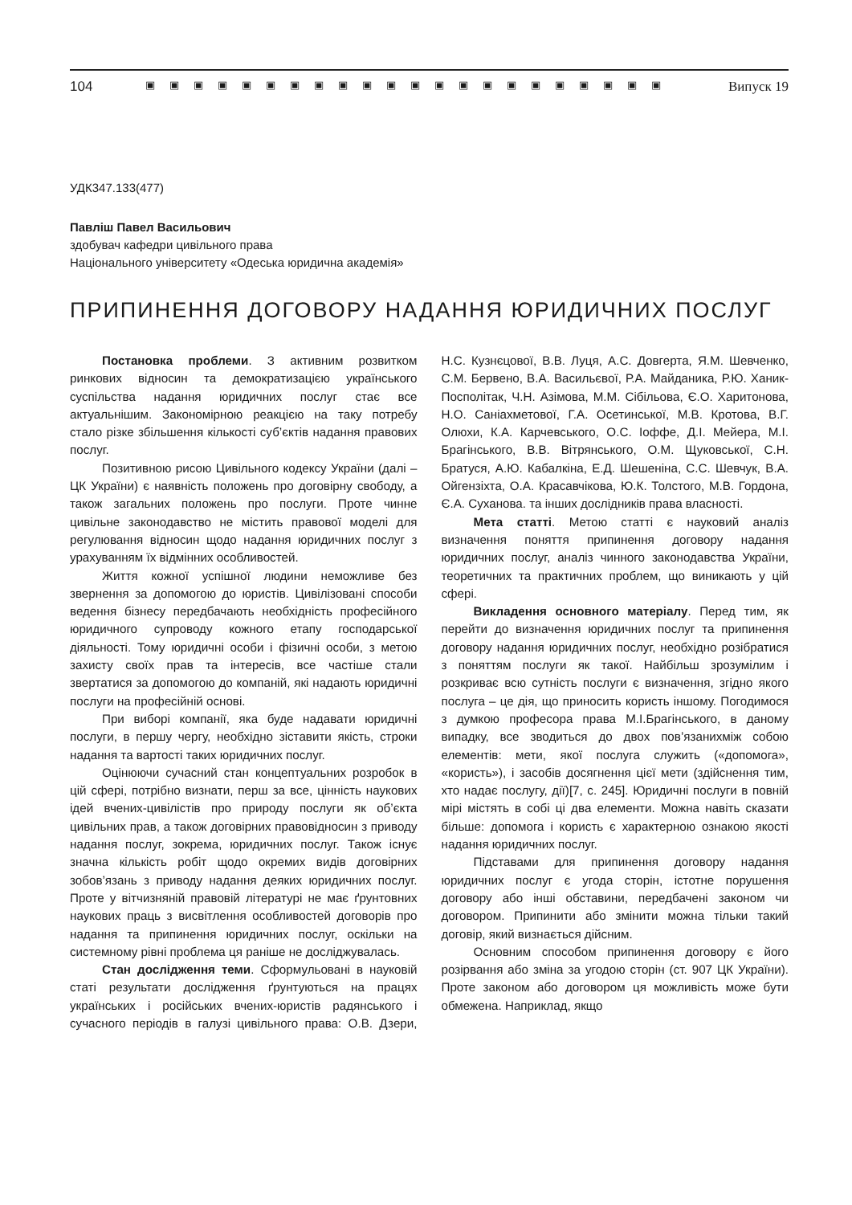104 ▣▣▣▣▣▣▣▣▣▣▣▣▣▣▣▣▣▣▣▣▣▣ Випуск 19
УДК347.133(477)
Павліш Павел Васильович
здобувач кафедри цивільного права
Національного університету «Одеська юридична академія»
ПРИПИНЕННЯ ДОГОВОРУ НАДАННЯ ЮРИДИЧНИХ ПОСЛУГ
Постановка проблеми. З активним розвитком ринкових відносин та демократизацією українського суспільства надання юридичних послуг стає все актуальнішим. Закономірною реакцією на таку потребу стало різке збільшення кількості суб’єктів надання правових послуг.
Позитивною рисою Цивільного кодексу України (далі –ЦК України) є наявність положень про договірну свободу, а також загальних положень про послуги. Проте чинне цивільне законодавство не містить правової моделі для регулювання відносин щодо надання юридичних послуг з урахуванням їх відмінних особливостей.
Життя кожної успішної людини неможливе без звернення за допомогою до юристів. Цивілізовані способи ведення бізнесу передбачають необхідність професійного юридичного супроводу кожного етапу господарської діяльності. Тому юридичні особи і фізичні особи, з метою захисту своїх прав та інтересів, все частіше стали звертатися за допомогою до компаній, які надають юридичні послуги на професійній основі.
При виборі компанії, яка буде надавати юридичні послуги, в першу чергу, необхідно зіставити якість, строки надання та вартості таких юридичних послуг.
Оцінюючи сучасний стан концептуальних розробок в цій сфері, потрібно визнати, перш за все, цінність наукових ідей вчених-цивілістів про природу послуги як об’єкта цивільних прав, а також договірних правовідносин з приводу надання послуг, зокрема, юридичних послуг. Також існує значна кількість робіт щодо окремих видів договірних зобов’язань з приводу надання деяких юридичних послуг. Проте у вітчизняній правовій літературі не має ґрунтовних наукових праць з висвітлення особливостей договорів про надання та припинення юридичних послуг, оскільки на системному рівні проблема ця раніше не досліджувалась.
Стан дослідження теми. Сформульовані в науковій статі результати дослідження ґрунтуються на працях українських і російських вчених-юристів радянського і сучасного періодів в галузі цивільного права: О.В. Дзери, Н.С. Кузнєцової, В.В. Луця, А.С. Довгерта, Я.М. Шевченко, С.М. Бервено, В.А. Васильєвої, Р.А. Майданика, Р.Ю. Ханик-Посполітак, Ч.Н. Азімова, М.М. Сібільова, Є.О. Харитонова, Н.О. Саніахметової, Г.А. Осетинської, М.В. Кротова, В.Г. Олюхи, К.А. Карчевського, О.С. Іоффе, Д.І. Мейера, М.І. Брагінського, В.В. Вітрянського, О.М. Щуковської, С.Н. Братуся, А.Ю. Кабалкіна, Е.Д. Шешеніна, С.С. Шевчук, В.А. Ойгензіхта, О.А. Красавчікова, Ю.К. Толстого, М.В. Гордона, Є.А. Суханова. та інших дослідників права власності.
Мета статті. Метою статті є науковий аналіз визначення поняття припинення договору надання юридичних послуг, аналіз чинного законодавства України, теоретичних та практичних проблем, що виникають у цій сфері.
Викладення основного матеріалу. Перед тим, як перейти до визначення юридичних послуг та припинення договору надання юридичних послуг, необхідно розібратися з поняттям послуги як такої. Найбільш зрозумілим і розкриває всю сутність послуги є визначення, згідно якого послуга – це дія, що приносить користь іншому. Погодимося з думкою професора права М.І.Брагінського, в даному випадку, все зводиться до двох пов’язанихміж собою елементів: мети, якої послуга служить («допомога», «користь»), і засобів досягнення цієї мети (здійснення тим, хто надає послугу, дії)[7, с. 245]. Юридичні послуги в повній мірі містять в собі ці два елементи. Можна навіть сказати більше: допомога і користь є характерною ознакою якості надання юридичних послуг.
Підставами для припинення договору надання юридичних послуг є угода сторін, істотне порушення договору або інші обставини, передбачені законом чи договором. Припинити або змінити можна тільки такий договір, який визнається дійсним.
Основним способом припинення договору є його розірвання або зміна за угодою сторін (ст. 907 ЦК України). Проте законом або договором ця можливість може бути обмежена. Наприклад, якщо